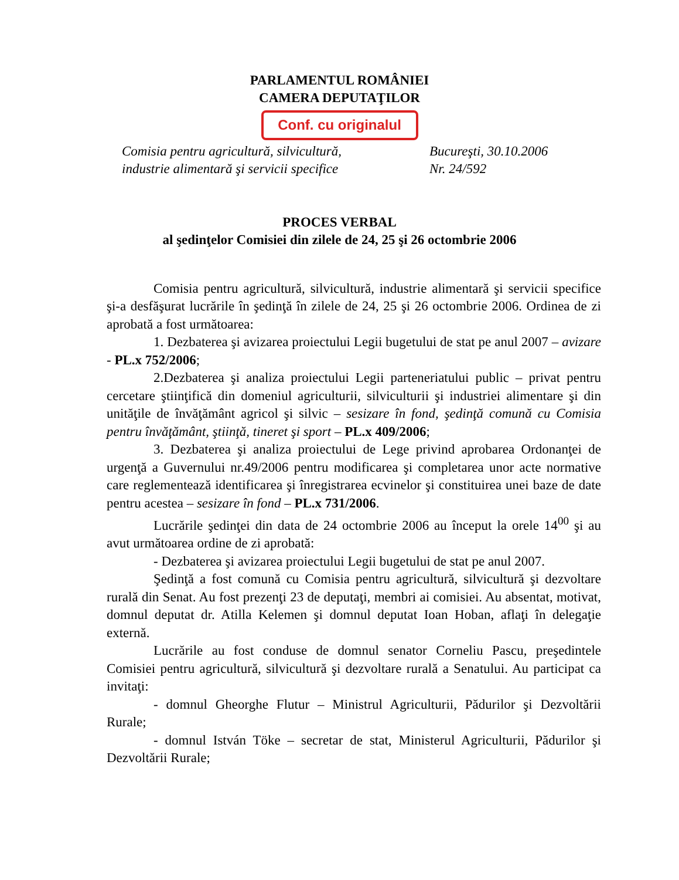PARLAMENTUL ROMÂNIEI
CAMERA DEPUTAŢILOR
Conf. cu originalul
Comisia pentru agricultură, silvicultură,
industrie alimentară şi servicii specifice
Bucureşti, 30.10.2006
Nr. 24/592
PROCES VERBAL
al şedinţelor Comisiei din zilele de 24, 25 şi 26 octombrie 2006
Comisia pentru agricultură, silvicultură, industrie alimentară şi servicii specifice şi-a desfăşurat lucrările în şedinţă în zilele de 24, 25 şi 26 octombrie 2006. Ordinea de zi aprobată a fost următoarea:
1. Dezbaterea şi avizarea proiectului Legii bugetului de stat pe anul 2007 – avizare - PL.x 752/2006;
2.Dezbaterea şi analiza proiectului Legii parteneriatului public – privat pentru cercetare ştiinţifică din domeniul agriculturii, silviculturii şi industriei alimentare şi din unităţile de învăţământ agricol şi silvic – sesizare în fond, şedinţă comună cu Comisia pentru învăţământ, ştiinţă, tineret şi sport – PL.x 409/2006;
3. Dezbaterea şi analiza proiectului de Lege privind aprobarea Ordonanţei de urgenţă a Guvernului nr.49/2006 pentru modificarea şi completarea unor acte normative care reglementează identificarea şi înregistrarea ecvinelor şi constituirea unei baze de date pentru acestea – sesizare în fond – PL.x 731/2006.
Lucrările şedinţei din data de 24 octombrie 2006 au început la orele 14<sup>00</sup> şi au avut următoarea ordine de zi aprobată:
- Dezbaterea şi avizarea proiectului Legii bugetului de stat pe anul 2007.
Şedinţă a fost comună cu Comisia pentru agricultură, silvicultură şi dezvoltare rurală din Senat. Au fost prezenţi 23 de deputaţi, membri ai comisiei. Au absentat, motivat, domnul deputat dr. Atilla Kelemen şi domnul deputat Ioan Hoban, aflaţi în delegaţie externă.
Lucrările au fost conduse de domnul senator Corneliu Pascu, preşedintele Comisiei pentru agricultură, silvicultură şi dezvoltare rurală a Senatului. Au participat ca invitaţi:
- domnul Gheorghe Flutur – Ministrul Agriculturii, Pădurilor şi Dezvoltării Rurale;
- domnul István Töke – secretar de stat, Ministerul Agriculturii, Pădurilor şi Dezvoltării Rurale;